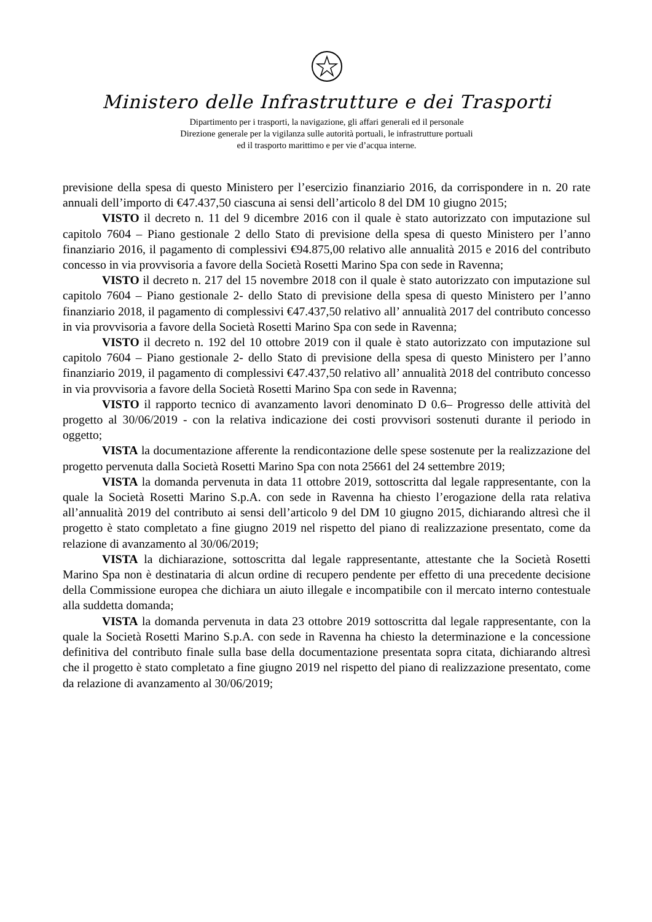Ministero delle Infrastrutture e dei Trasporti
Dipartimento per i trasporti, la navigazione, gli affari generali ed il personale
Direzione generale per la vigilanza sulle autorità portuali, le infrastrutture portuali
ed il trasporto marittimo e per vie d’acqua interne.
previsione della spesa di questo Ministero per l’esercizio finanziario 2016, da corrispondere in n. 20 rate annuali dell’importo di €47.437,50 ciascuna ai sensi dell’articolo 8 del DM 10 giugno 2015;
VISTO il decreto n. 11 del 9 dicembre 2016 con il quale è stato autorizzato con imputazione sul capitolo 7604 – Piano gestionale 2 dello Stato di previsione della spesa di questo Ministero per l’anno finanziario 2016, il pagamento di complessivi €94.875,00 relativo alle annualità 2015 e 2016 del contributo concesso in via provvisoria a favore della Società Rosetti Marino Spa con sede in Ravenna;
VISTO il decreto n. 217 del 15 novembre 2018 con il quale è stato autorizzato con imputazione sul capitolo 7604 – Piano gestionale 2- dello Stato di previsione della spesa di questo Ministero per l’anno finanziario 2018, il pagamento di complessivi €47.437,50 relativo all’ annualità 2017 del contributo concesso in via provvisoria a favore della Società Rosetti Marino Spa con sede in Ravenna;
VISTO il decreto n. 192 del 10 ottobre 2019 con il quale è stato autorizzato con imputazione sul capitolo 7604 – Piano gestionale 2- dello Stato di previsione della spesa di questo Ministero per l’anno finanziario 2019, il pagamento di complessivi €47.437,50 relativo all’ annualità 2018 del contributo concesso in via provvisoria a favore della Società Rosetti Marino Spa con sede in Ravenna;
VISTO il rapporto tecnico di avanzamento lavori denominato D 0.6– Progresso delle attività del progetto al 30/06/2019 - con la relativa indicazione dei costi provvisori sostenuti durante il periodo in oggetto;
VISTA la documentazione afferente la rendicontazione delle spese sostenute per la realizzazione del progetto pervenuta dalla Società Rosetti Marino Spa con nota 25661 del 24 settembre 2019;
VISTA la domanda pervenuta in data 11 ottobre 2019, sottoscritta dal legale rappresentante, con la quale la Società Rosetti Marino S.p.A. con sede in Ravenna ha chiesto l’erogazione della rata relativa all’annualità 2019 del contributo ai sensi dell’articolo 9 del DM 10 giugno 2015, dichiarando altresì che il progetto è stato completato a fine giugno 2019 nel rispetto del piano di realizzazione presentato, come da relazione di avanzamento al 30/06/2019;
VISTA la dichiarazione, sottoscritta dal legale rappresentante, attestante che la Società Rosetti Marino Spa non è destinataria di alcun ordine di recupero pendente per effetto di una precedente decisione della Commissione europea che dichiara un aiuto illegale e incompatibile con il mercato interno contestuale alla suddetta domanda;
VISTA la domanda pervenuta in data 23 ottobre 2019 sottoscritta dal legale rappresentante, con la quale la Società Rosetti Marino S.p.A. con sede in Ravenna ha chiesto la determinazione e la concessione definitiva del contributo finale sulla base della documentazione presentata sopra citata, dichiarando altresì che il progetto è stato completato a fine giugno 2019 nel rispetto del piano di realizzazione presentato, come da relazione di avanzamento al 30/06/2019;